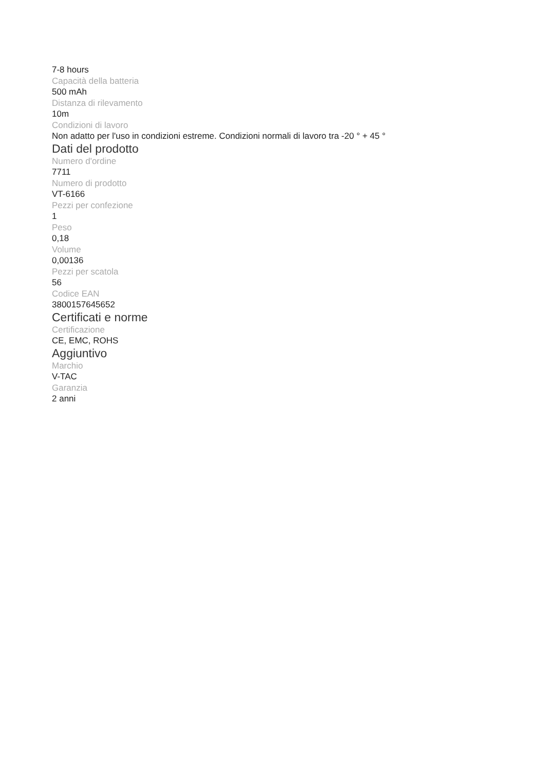7-8 hours
Capacità della batteria
500 mAh
Distanza di rilevamento
10m
Condizioni di lavoro
Non adatto per l'uso in condizioni estreme. Condizioni normali di lavoro tra -20 ° + 45 °
Dati del prodotto
Numero d'ordine
7711
Numero di prodotto
VT-6166
Pezzi per confezione
1
Peso
0,18
Volume
0,00136
Pezzi per scatola
56
Codice EAN
3800157645652
Certificati e norme
Certificazione
CE, EMC, ROHS
Aggiuntivo
Marchio
V-TAC
Garanzia
2 anni